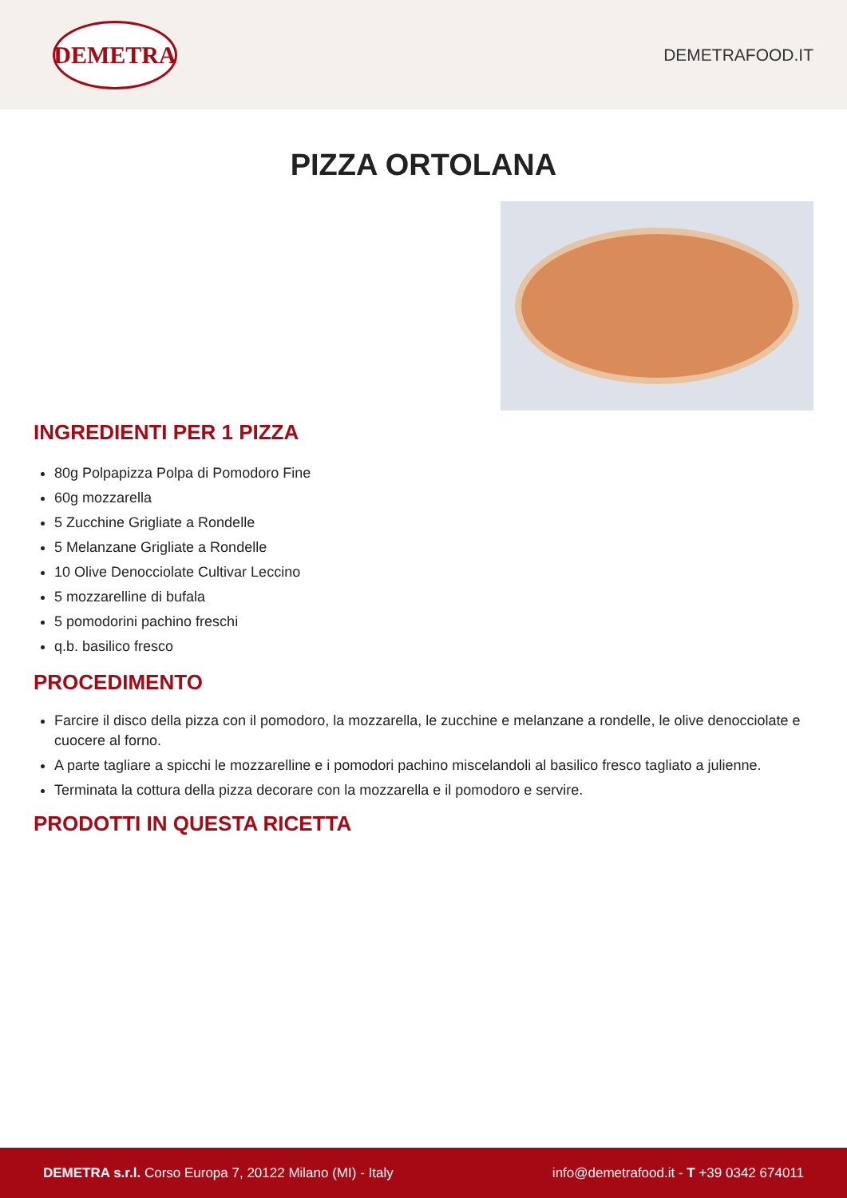DEMETRA
DEMETRAFOOD.IT
PIZZA ORTOLANA
INGREDIENTI PER 1 PIZZA
80g Polpapizza Polpa di Pomodoro Fine
60g mozzarella
5 Zucchine Grigliate a Rondelle
5 Melanzane Grigliate a Rondelle
10 Olive Denocciolate Cultivar Leccino
5 mozzarelline di bufala
5 pomodorini pachino freschi
q.b. basilico fresco
PROCEDIMENTO
Farcire il disco della pizza con il pomodoro, la mozzarella, le zucchine e melanzane a rondelle, le olive denocciolate e cuocere al forno.
A parte tagliare a spicchi le mozzarelline e i pomodori pachino miscelandoli al basilico fresco tagliato a julienne.
Terminata la cottura della pizza decorare con la mozzarella e il pomodoro e servire.
PRODOTTI IN QUESTA RICETTA
DEMETRA s.r.l. Corso Europa 7, 20122 Milano (MI) - Italy
info@demetrafood.it - T +39 0342 674011